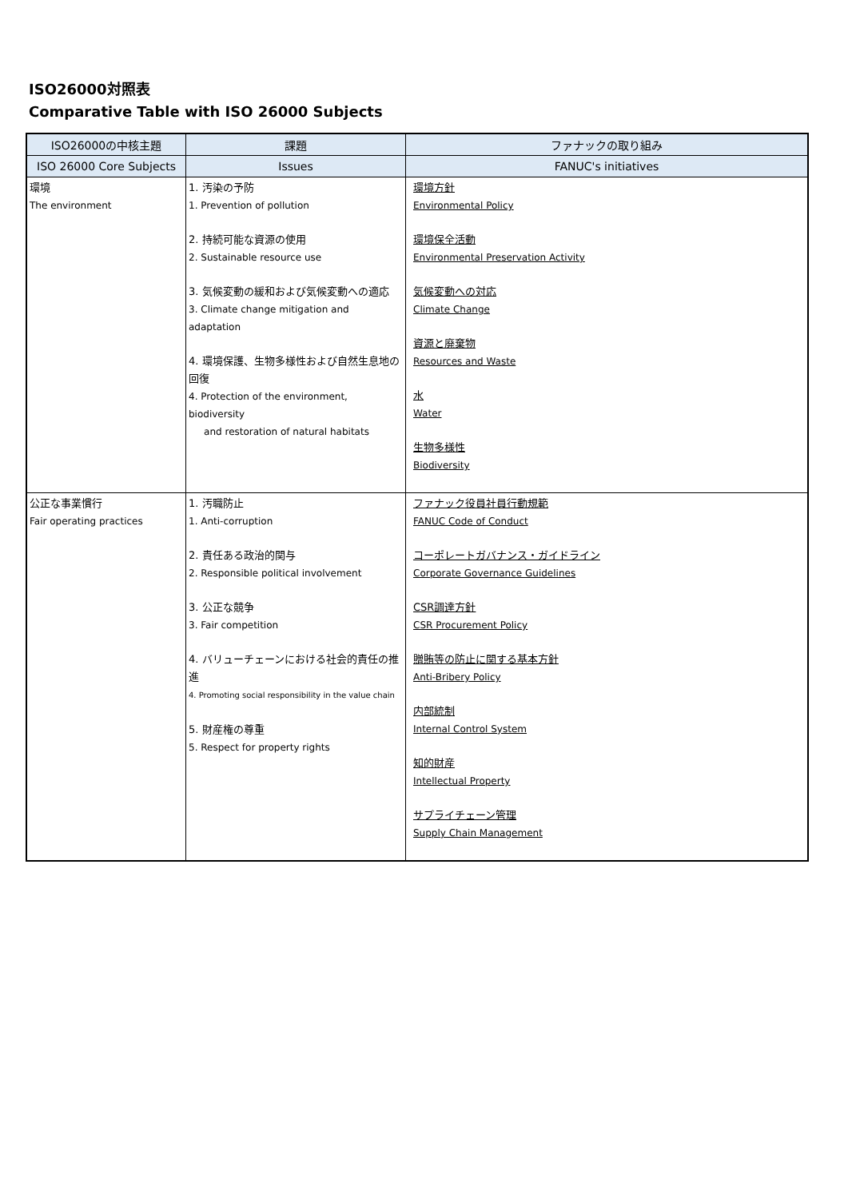ISO26000対照表
Comparative Table with ISO 26000 Subjects
| ISO26000の中核主題 | 課題 | ファナックの取り組み |
| --- | --- | --- |
| ISO 26000 Core Subjects | Issues | FANUC's initiatives |
| 環境 The environment | 1. 汚染の予防 1. Prevention of pollution 2. 持続可能な資源の使用 2. Sustainable resource use 3. 気候変動の緩和および気候変動への適応 3. Climate change mitigation and adaptation 4. 環境保護、生物多様性および自然生息地の回復 4. Protection of the environment, biodiversity and restoration of natural habitats | 環境方針 Environmental Policy 環境保全活動 Environmental Preservation Activity 気候変動への対応 Climate Change 資源と廃棄物 Resources and Waste 水 Water 生物多様性 Biodiversity |
| 公正な事業慣行 Fair operating practices | 1. 汚職防止 1. Anti-corruption 2. 責任ある政治的関与 2. Responsible political involvement 3. 公正な競争 3. Fair competition 4. バリューチェーンにおける社会的責任の推進 4. Promoting social responsibility in the value chain 5. 財産権の尊重 5. Respect for property rights | ファナック役員社員行動規範 FANUC Code of Conduct コーポレートガバナンス・ガイドライン Corporate Governance Guidelines CSR調達方針 CSR Procurement Policy 贈賄等の防止に関する基本方針 Anti-Bribery Policy 内部統制 Internal Control System 知的財産 Intellectual Property サプライチェーン管理 Supply Chain Management |